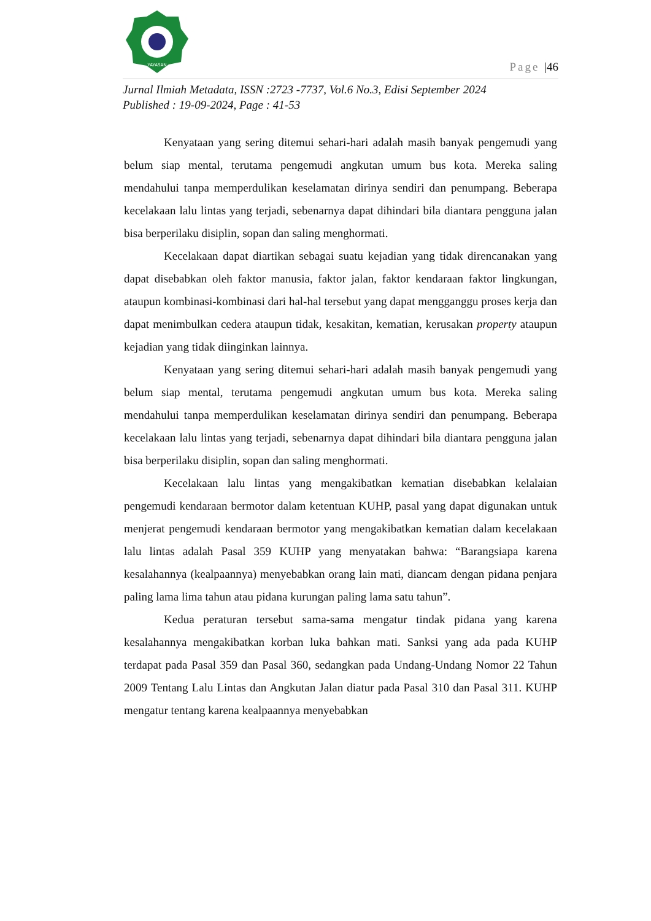YAYASAN
Page |46
Jurnal Ilmiah Metadata, ISSN :2723 -7737, Vol.6 No.3, Edisi September 2024
Published : 19-09-2024, Page : 41-53
Kenyataan yang sering ditemui sehari-hari adalah masih banyak pengemudi yang belum siap mental, terutama pengemudi angkutan umum bus kota. Mereka saling mendahului tanpa memperdulikan keselamatan dirinya sendiri dan penumpang. Beberapa kecelakaan lalu lintas yang terjadi, sebenarnya dapat dihindari bila diantara pengguna jalan bisa berperilaku disiplin, sopan dan saling menghormati.
Kecelakaan dapat diartikan sebagai suatu kejadian yang tidak direncanakan yang dapat disebabkan oleh faktor manusia, faktor jalan, faktor kendaraan faktor lingkungan, ataupun kombinasi-kombinasi dari hal-hal tersebut yang dapat mengganggu proses kerja dan dapat menimbulkan cedera ataupun tidak, kesakitan, kematian, kerusakan property ataupun kejadian yang tidak diinginkan lainnya.
Kenyataan yang sering ditemui sehari-hari adalah masih banyak pengemudi yang belum siap mental, terutama pengemudi angkutan umum bus kota. Mereka saling mendahului tanpa memperdulikan keselamatan dirinya sendiri dan penumpang. Beberapa kecelakaan lalu lintas yang terjadi, sebenarnya dapat dihindari bila diantara pengguna jalan bisa berperilaku disiplin, sopan dan saling menghormati.
Kecelakaan lalu lintas yang mengakibatkan kematian disebabkan kelalaian pengemudi kendaraan bermotor dalam ketentuan KUHP, pasal yang dapat digunakan untuk menjerat pengemudi kendaraan bermotor yang mengakibatkan kematian dalam kecelakaan lalu lintas adalah Pasal 359 KUHP yang menyatakan bahwa: “Barangsiapa karena kesalahannya (kealpaannya) menyebabkan orang lain mati, diancam dengan pidana penjara paling lama lima tahun atau pidana kurungan paling lama satu tahun”.
Kedua peraturan tersebut sama-sama mengatur tindak pidana yang karena kesalahannya mengakibatkan korban luka bahkan mati. Sanksi yang ada pada KUHP terdapat pada Pasal 359 dan Pasal 360, sedangkan pada Undang-Undang Nomor 22 Tahun 2009 Tentang Lalu Lintas dan Angkutan Jalan diatur pada Pasal 310 dan Pasal 311. KUHP mengatur tentang karena kealpaannya menyebabkan